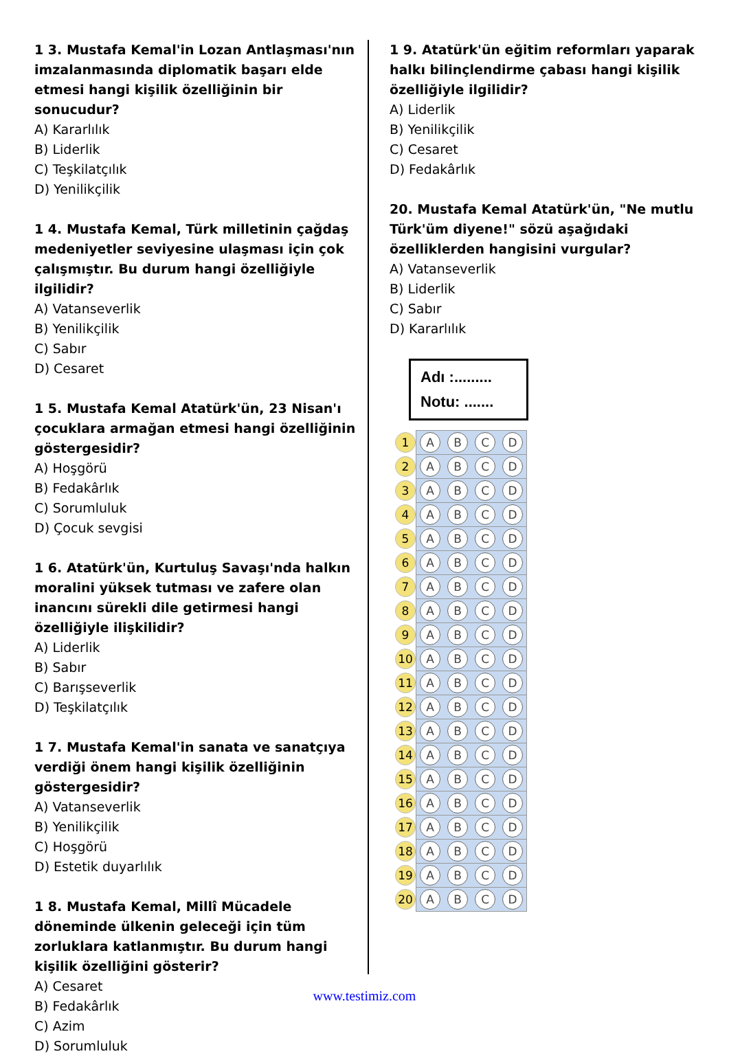1 3. Mustafa Kemal'in Lozan Antlaşması'nın imzalanmasında diplomatik başarı elde etmesi hangi kişilik özelliğinin bir sonucudur?
A) Kararlılık
B) Liderlik
C) Teşkilatçılık
D) Yenilikçilik
1 4. Mustafa Kemal, Türk milletinin çağdaş medeniyetler seviyesine ulaşması için çok çalışmıştır. Bu durum hangi özelliğiyle ilgilidir?
A) Vatanseverlik
B) Yenilikçilik
C) Sabır
D) Cesaret
1 5. Mustafa Kemal Atatürk'ün, 23 Nisan'ı çocuklara armağan etmesi hangi özelliğinin göstergesidir?
A) Hoşgörü
B) Fedakârlık
C) Sorumluluk
D) Çocuk sevgisi
1 6. Atatürk'ün, Kurtuluş Savaşı'nda halkın moralini yüksek tutması ve zafere olan inancını sürekli dile getirmesi hangi özelliğiyle ilişkilidir?
A) Liderlik
B) Sabır
C) Barışseverlik
D) Teşkilatçılık
1 7. Mustafa Kemal'in sanata ve sanatçıya verdiği önem hangi kişilik özelliğinin göstergesidir?
A) Vatanseverlik
B) Yenilikçilik
C) Hoşgörü
D) Estetik duyarlılık
1 8. Mustafa Kemal, Millî Mücadele döneminde ülkenin geleceği için tüm zorluklara katlanmıştır. Bu durum hangi kişilik özelliğini gösterir?
A) Cesaret
B) Fedakârlık
C) Azim
D) Sorumluluk
1 9. Atatürk'ün eğitim reformları yaparak halkı bilinçlendirme çabası hangi kişilik özelliğiyle ilgilidir?
A) Liderlik
B) Yenilikçilik
C) Cesaret
D) Fedakârlık
20. Mustafa Kemal Atatürk'ün, "Ne mutlu Türk'üm diyene!" sözü aşağıdaki özelliklerden hangisini vurgular?
A) Vatanseverlik
B) Liderlik
C) Sabır
D) Kararlılık
Adı :.........
Notu: .......
| 1 | A B C D |
| 2 | A B C D |
| 3 | A B C D |
| 4 | A B C D |
| 5 | A B C D |
| 6 | A B C D |
| 7 | A B C D |
| 8 | A B C D |
| 9 | A B C D |
| 10 | A B C D |
| 11 | A B C D |
| 12 | A B C D |
| 13 | A B C D |
| 14 | A B C D |
| 15 | A B C D |
| 16 | A B C D |
| 17 | A B C D |
| 18 | A B C D |
| 19 | A B C D |
| 20 | A B C D |
www.testimiz.com